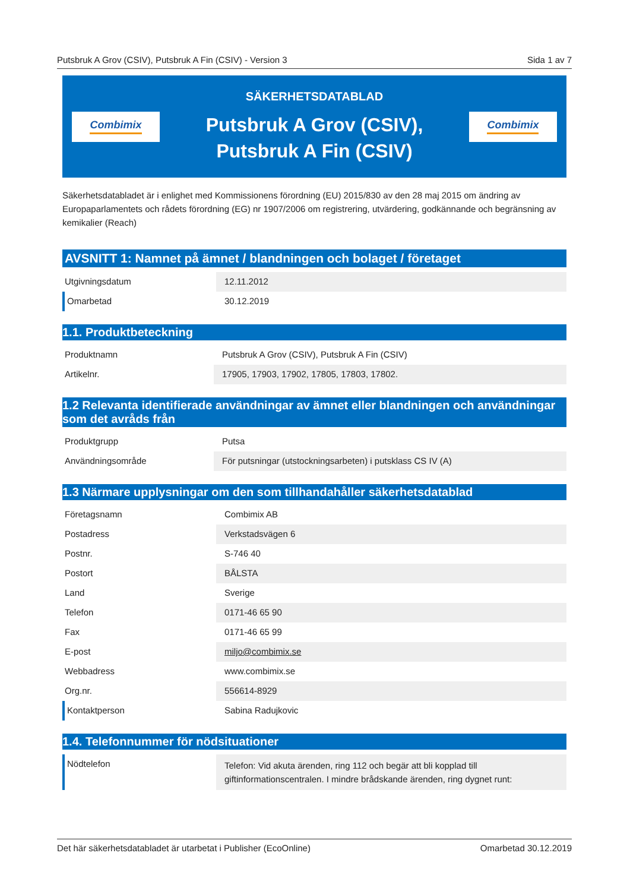Putsbruk A Grov (CSIV), Putsbruk A Fin (CSIV) - Version 3 Sida 1 av 7
Combimix
SÄKERHETSDATABLAD
Putsbruk A Grov (CSIV),
Putsbruk A Fin (CSIV)
Combimix
Säkerhetsdatabladet är i enlighet med Kommissionens förordning (EU) 2015/830 av den 28 maj 2015 om ändring av Europaparlamentets och rådets förordning (EG) nr 1907/2006 om registrering, utvärdering, godkännande och begränsning av kemikalier (Reach)
AVSNITT 1: Namnet på ämnet / blandningen och bolaget / företaget
| Utgivningsdatum | 12.11.2012 |
| Omarbetad | 30.12.2019 |
1.1. Produktbeteckning
| Produktnamn | Putsbruk A Grov (CSIV), Putsbruk A Fin (CSIV) |
| Artikelnr. | 17905, 17903, 17902, 17805, 17803, 17802. |
1.2 Relevanta identifierade användningar av ämnet eller blandningen och användningar som det avråds från
| Produktgrupp | Putsa |
| Användningsområde | För putsningar (utstockningsarbeten) i putsklass CS IV (A) |
1.3 Närmare upplysningar om den som tillhandahåller säkerhetsdatablad
| Företagsnamn | Combimix AB |
| Postadress | Verkstadsvägen 6 |
| Postnr. | S-746 40 |
| Postort | BÅLSTA |
| Land | Sverige |
| Telefon | 0171-46 65 90 |
| Fax | 0171-46 65 99 |
| E-post | miljo@combimix.se |
| Webbadress | www.combimix.se |
| Org.nr. | 556614-8929 |
| Kontaktperson | Sabina Radujkovic |
1.4. Telefonnummer för nödsituationer
| Nödtelefon | Telefon: Vid akuta ärenden, ring 112 och begär att bli kopplad till giftinformationscentralen. I mindre brådskande ärenden, ring dygnet runt: |
Det här säkerhetsdatabladet är utarbetat i Publisher (EcoOnline) Omarbetad 30.12.2019